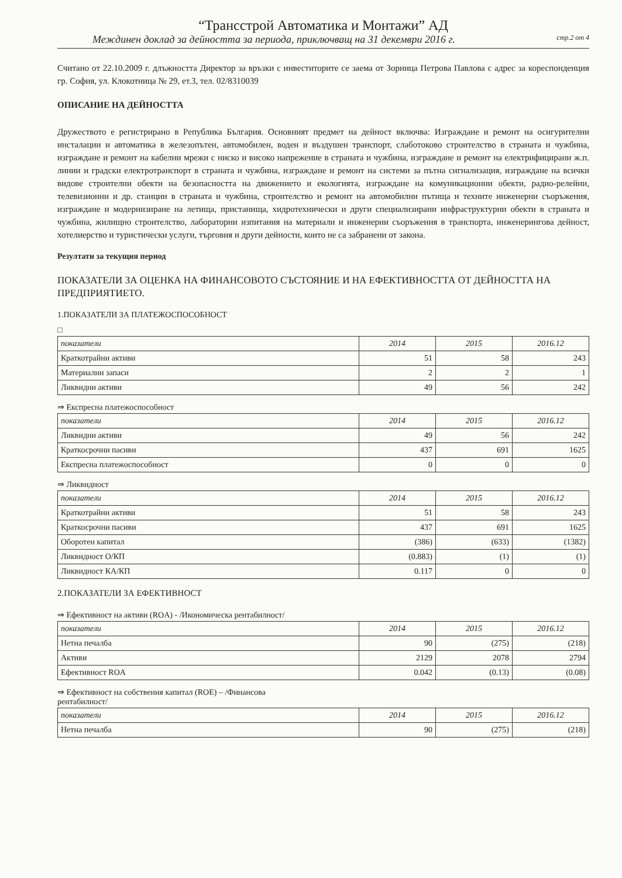“Трансстрой Автоматика и Монтажи” АД
Междинен доклад за дейността за периода, приключващ на 31 декември 2016 г. стр.2 от 4
Считано от 22.10.2009 г. длъжността Директор за връзки с инвеститорите се заема от Зорница Петрова Павлова с адрес за кореспонденция гр. София, ул. Клокотница № 29, ет.3, тел. 02/8310039
ОПИСАНИЕ НА ДЕЙНОСТТА
Дружеството е регистрирано в Република България. Основният предмет на дейност включва: Изграждане и ремонт на осигурителни инсталации и автоматика в железопътен, автомобилен, воден и въздушен транспорт, слаботоково строителство в страната и чужбина, изграждане и ремонт на кабелни мрежи с ниско и високо напрежение в страната и чужбина, изграждане и ремонт на електрифицирани ж.п. линии и градски електротранспорт в страната и чужбина, изграждане и ремонт на системи за пътна сигнализация, изграждане на всички видове строителни обекти на безопасността на движението и екологията, изграждане на комуникационни обекти, радио-релейни, телевизионни и др. станции в страната и чужбина, строителство и ремонт на автомобилни пътища и техните инженерни съоръжения, изграждане и модернизиране на летища, пристанища, хидротехнически и други специализирани инфраструктурни обекти в страната и чужбина, жилищно строителство, лабораторни изпитания на материали и инженерни съоръжения в транспорта, инженерингова дейност, хотелиерство и туристически услуги, търговия и други дейности, които не са забранени от закона.
Резултати за текущия период
ПОКАЗАТЕЛИ ЗА ОЦЕНКА НА ФИНАНСОВОТО СЪСТОЯНИЕ И НА ЕФЕКТИВНОСТТА ОТ ДЕЙНОСТТА НА ПРЕДПРИЯТИЕТО.
1.ПОКАЗАТЕЛИ ЗА ПЛАТЕЖОСПОСОБНОСТ
□
| показатели | 2014 | 2015 | 2016.12 |
| --- | --- | --- | --- |
| Краткотрайни активи | 51 | 58 | 243 |
| Материални запаси | 2 | 2 | 1 |
| Ликвидни активи | 49 | 56 | 242 |
⇒ Експресна платежоспособност
| показатели | 2014 | 2015 | 2016.12 |
| --- | --- | --- | --- |
| Ликвидни активи | 49 | 56 | 242 |
| Краткосрочни пасиви | 437 | 691 | 1625 |
| Експресна платежоспособност | 0 | 0 | 0 |
⇒ Ликвидност
| показатели | 2014 | 2015 | 2016.12 |
| --- | --- | --- | --- |
| Краткотрайни активи | 51 | 58 | 243 |
| Краткосрочни пасиви | 437 | 691 | 1625 |
| Оборотен капитал | (386) | (633) | (1382) |
| Ликвидност О/КП | (0.883) | (1) | (1) |
| Ликвидност КА/КП | 0.117 | 0 | 0 |
2.ПОКАЗАТЕЛИ ЗА ЕФЕКТИВНОСТ
⇒ Ефективност на активи (ROA) - /Икономическа рентабилност/
| показатели | 2014 | 2015 | 2016.12 |
| --- | --- | --- | --- |
| Нетна печалба | 90 | (275) | (218) |
| Активи | 2129 | 2078 | 2794 |
| Ефективност ROA | 0.042 | (0.13) | (0.08) |
⇒ Ефективност на собствения капитал (ROE) – /Финансова
рентабилност/
| показатели | 2014 | 2015 | 2016.12 |
| --- | --- | --- | --- |
| Нетна печалба | 90 | (275) | (218) |